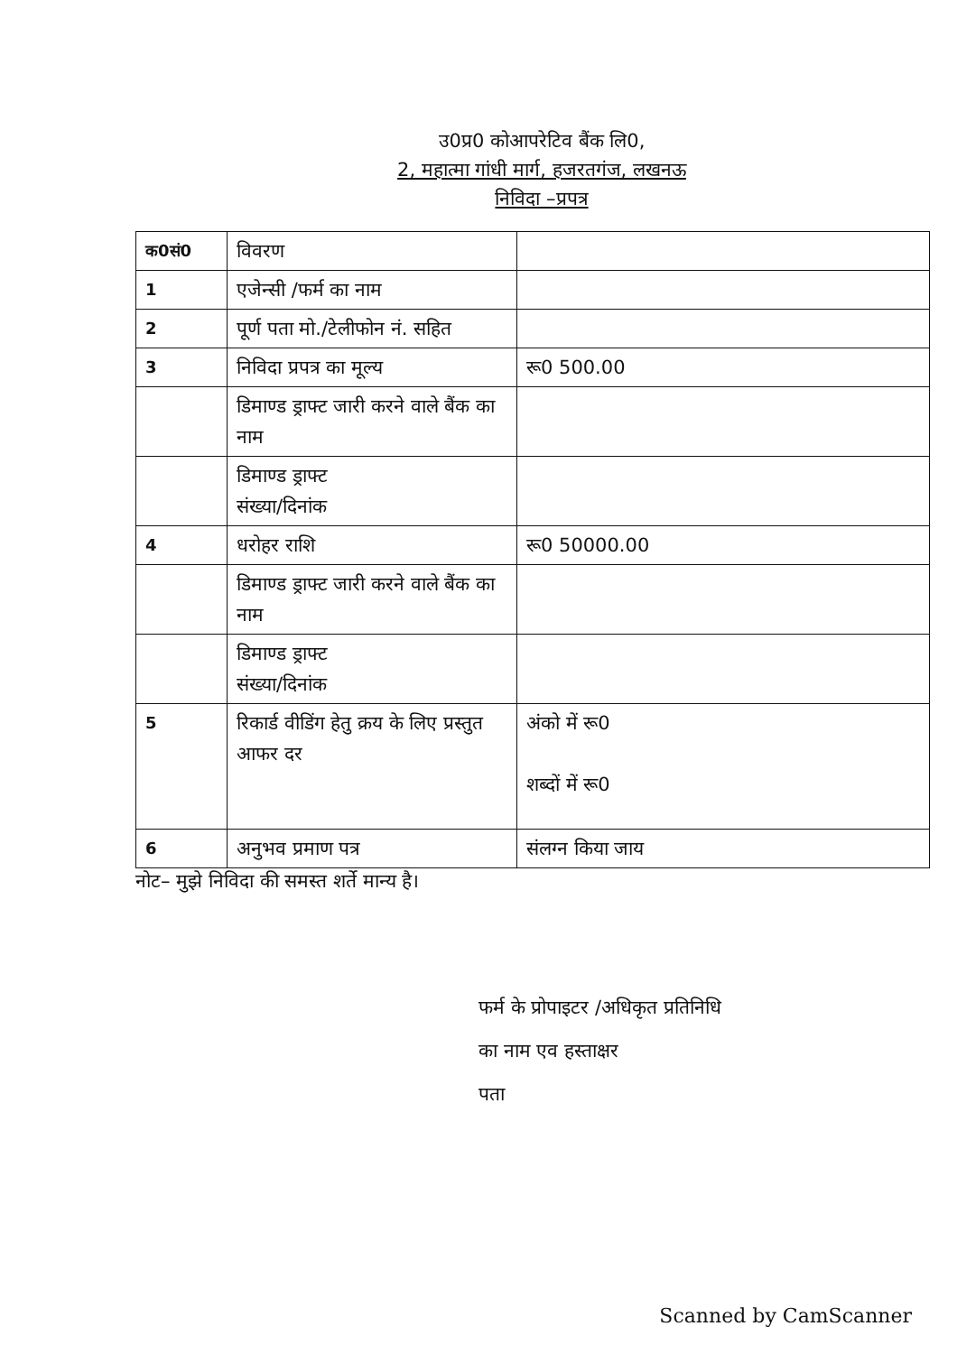उ0प्र0 कोआपरेटिव बैंक लि0,
2, महात्मा गांधी मार्ग, हजरतगंज, लखनऊ
निविदा –प्रपत्र
| क0सं0 | विवरण | |
| 1 | एजेन्सी /फर्म का नाम | |
| 2 | पूर्ण पता मो./टेलीफोन नं. सहित | |
| 3 | निविदा प्रपत्र का मूल्य | रू0 500.00 |
| | डिमाण्ड ड्राफ्ट जारी करने वाले बैंक का नाम | |
| | डिमाण्ड ड्राफ्ट संख्या/दिनांक | |
| 4 | धरोहर राशि | रू0 50000.00 |
| | डिमाण्ड ड्राफ्ट जारी करने वाले बैंक का नाम | |
| | डिमाण्ड ड्राफ्ट संख्या/दिनांक | |
| 5 | रिकार्ड वीडिंग हेतु क्रय के लिए प्रस्तुत आफर दर | अंको में रू0 शब्दों में रू0 |
| 6 | अनुभव प्रमाण पत्र | संलग्न किया जाय |
नोट– मुझे निविदा की समस्त शर्ते मान्य है।
फर्म के प्रोपाइटर /अधिकृत प्रतिनिधि
का नाम एव हस्ताक्षर
पता
Scanned by CamScanner